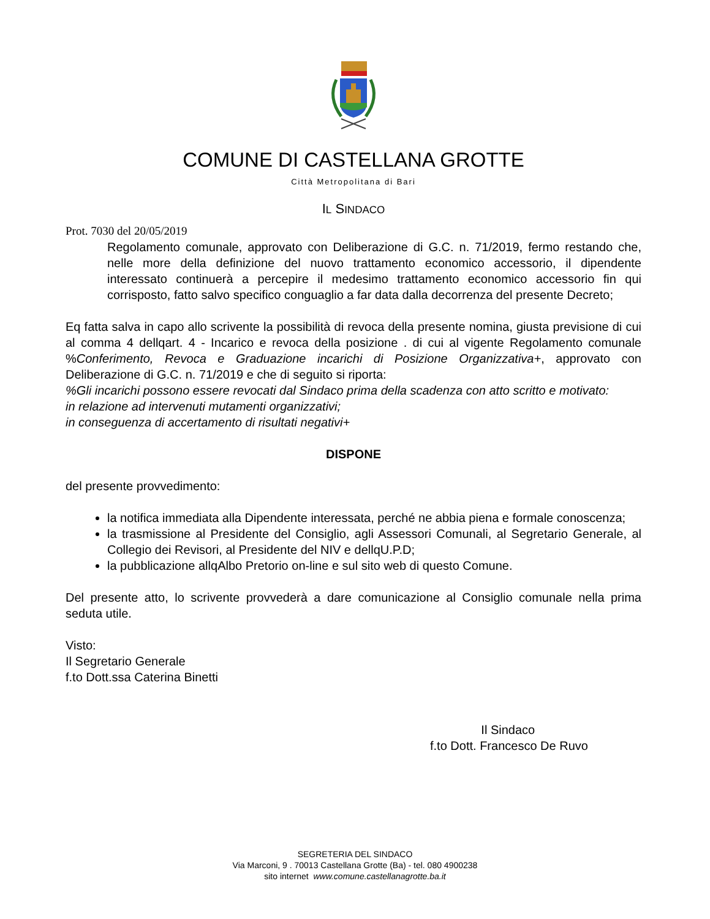COMUNE DI CASTELLANA GROTTE
Città Metropolitana di Bari
IL SINDACO
Prot. 7030 del 20/05/2019
Regolamento comunale, approvato con Deliberazione di G.C. n. 71/2019, fermo restando che, nelle more della definizione del nuovo trattamento economico accessorio, il dipendente interessato continuerà a percepire il medesimo trattamento economico accessorio fin qui corrisposto, fatto salvo specifico conguaglio a far data dalla decorrenza del presente Decreto;
Eq fatta salva in capo allo scrivente la possibilità di revoca della presente nomina, giusta previsione di cui al comma 4 dellqart. 4 - Incarico e revoca della posizione . di cui al vigente Regolamento comunale %Conferimento, Revoca e Graduazione incarichi di Posizione Organizzativa+, approvato con Deliberazione di G.C. n. 71/2019 e che di seguito si riporta:
%Gli incarichi possono essere revocati dal Sindaco prima della scadenza con atto scritto e motivato:
in relazione ad intervenuti mutamenti organizzativi;
in conseguenza di accertamento di risultati negativi+
DISPONE
del presente provvedimento:
la notifica immediata alla Dipendente interessata, perché ne abbia piena e formale conoscenza;
la trasmissione al Presidente del Consiglio, agli Assessori Comunali, al Segretario Generale, al Collegio dei Revisori, al Presidente del NIV e dellqU.P.D;
la pubblicazione allqAlbo Pretorio on-line e sul sito web di questo Comune.
Del presente atto, lo scrivente provvederà a dare comunicazione al Consiglio comunale nella prima seduta utile.
Visto:
Il Segretario Generale
f.to Dott.ssa Caterina Binetti
Il Sindaco
f.to Dott. Francesco De Ruvo
SEGRETERIA DEL SINDACO
Via Marconi, 9 . 70013 Castellana Grotte (Ba) - tel. 080 4900238
sito internet www.comune.castellanagrotte.ba.it